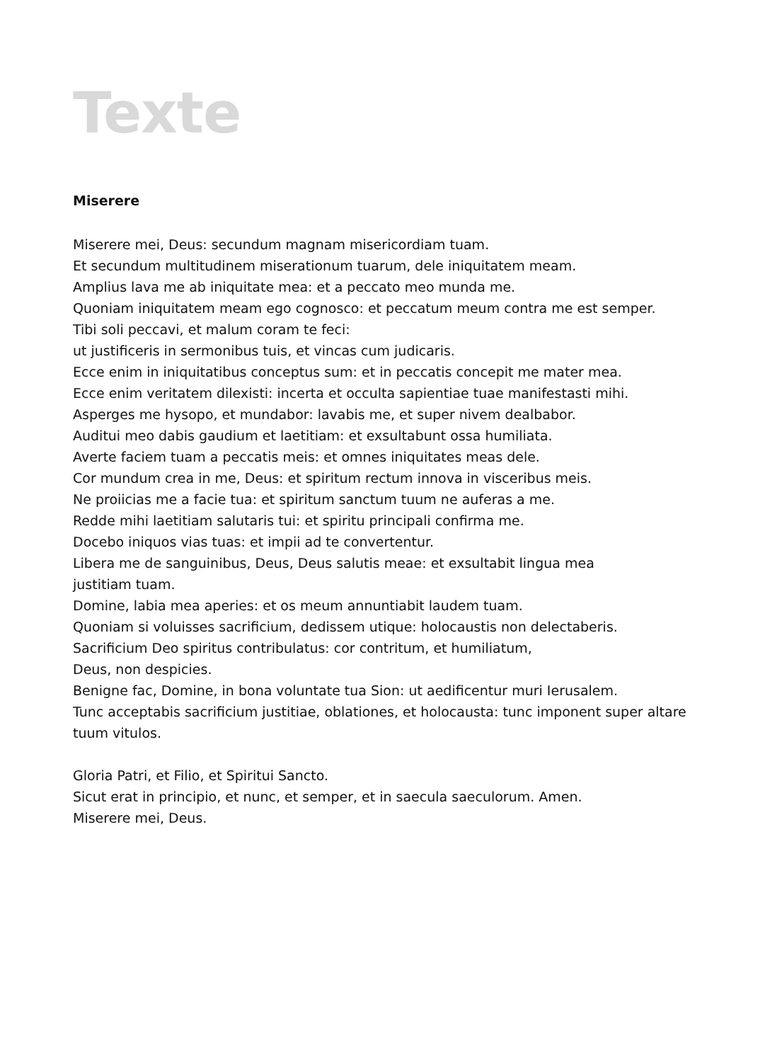Texte
Miserere
Miserere mei, Deus: secundum magnam misericordiam tuam.
Et secundum multitudinem miserationum tuarum, dele iniquitatem meam.
Amplius lava me ab iniquitate mea: et a peccato meo munda me.
Quoniam iniquitatem meam ego cognosco: et peccatum meum contra me est semper.
Tibi soli peccavi, et malum coram te feci:
ut justificeris in sermonibus tuis, et vincas cum judicaris.
Ecce enim in iniquitatibus conceptus sum: et in peccatis concepit me mater mea.
Ecce enim veritatem dilexisti: incerta et occulta sapientiae tuae manifestasti mihi.
Asperges me hysopo, et mundabor: lavabis me, et super nivem dealbabor.
Auditui meo dabis gaudium et laetitiam: et exsultabunt ossa humiliata.
Averte faciem tuam a peccatis meis: et omnes iniquitates meas dele.
Cor mundum crea in me, Deus: et spiritum rectum innova in visceribus meis.
Ne proiicias me a facie tua: et spiritum sanctum tuum ne auferas a me.
Redde mihi laetitiam salutaris tui: et spiritu principali confirma me.
Docebo iniquos vias tuas: et impii ad te convertentur.
Libera me de sanguinibus, Deus, Deus salutis meae: et exsultabit lingua mea
justitiam tuam.
Domine, labia mea aperies: et os meum annuntiabit laudem tuam.
Quoniam si voluisses sacrificium, dedissem utique: holocaustis non delectaberis.
Sacrificium Deo spiritus contribulatus: cor contritum, et humiliatum,
Deus, non despicies.
Benigne fac, Domine, in bona voluntate tua Sion: ut aedificentur muri Ierusalem.
Tunc acceptabis sacrificium justitiae, oblationes, et holocausta: tunc imponent super altare
tuum vitulos.
Gloria Patri, et Filio, et Spiritui Sancto.
Sicut erat in principio, et nunc, et semper, et in saecula saeculorum. Amen.
Miserere mei, Deus.